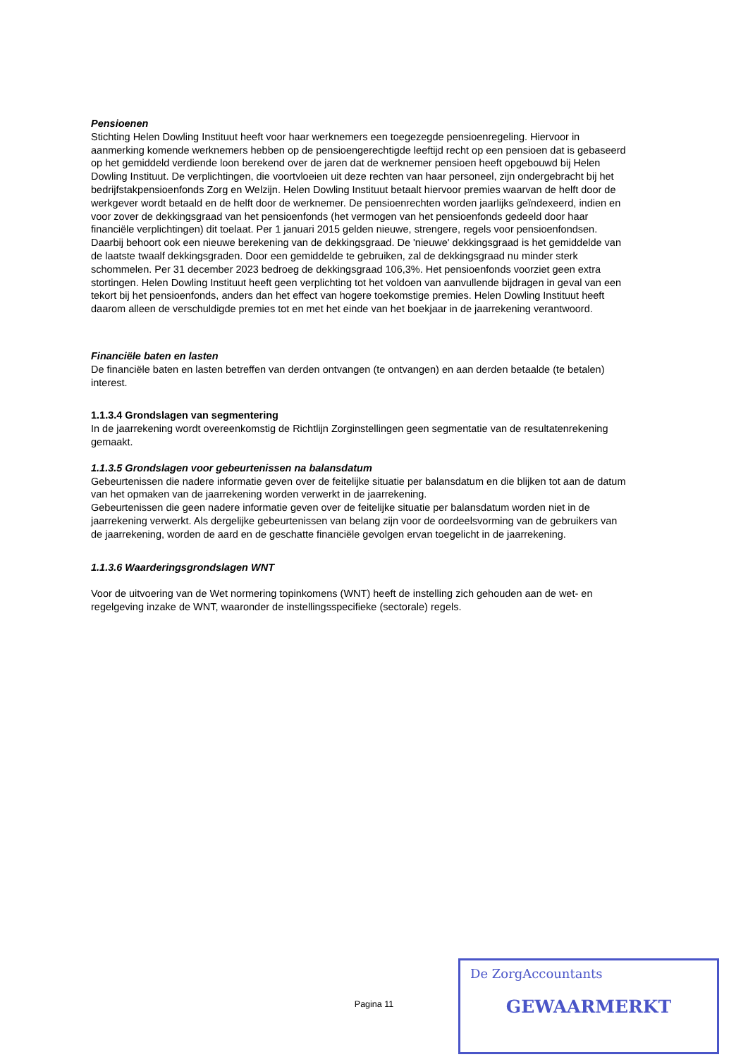Pensioenen
Stichting Helen Dowling Instituut heeft voor haar werknemers een toegezegde pensioenregeling. Hiervoor in aanmerking komende werknemers hebben op de pensioengerechtigde leeftijd recht op een pensioen dat is gebaseerd op het gemiddeld verdiende loon berekend over de jaren dat de werknemer pensioen heeft opgebouwd bij Helen Dowling Instituut. De verplichtingen, die voortvloeien uit deze rechten van haar personeel, zijn ondergebracht bij het bedrijfstakpensioenfonds Zorg en Welzijn. Helen Dowling Instituut betaalt hiervoor premies waarvan de helft door de werkgever wordt betaald en de helft door de werknemer. De pensioenrechten worden jaarlijks geïndexeerd, indien en voor zover de dekkingsgraad van het pensioenfonds (het vermogen van het pensioenfonds gedeeld door haar financiële verplichtingen) dit toelaat. Per 1 januari 2015 gelden nieuwe, strengere, regels voor pensioenfondsen. Daarbij behoort ook een nieuwe berekening van de dekkingsgraad. De 'nieuwe' dekkingsgraad is het gemiddelde van de laatste twaalf dekkingsgraden. Door een gemiddelde te gebruiken, zal de dekkingsgraad nu minder sterk schommelen. Per 31 december 2023 bedroeg de dekkingsgraad 106,3%. Het pensioenfonds voorziet geen extra stortingen. Helen Dowling Instituut heeft geen verplichting tot het voldoen van aanvullende bijdragen in geval van een tekort bij het pensioenfonds, anders dan het effect van hogere toekomstige premies. Helen Dowling Instituut heeft daarom alleen de verschuldigde premies tot en met het einde van het boekjaar in de jaarrekening verantwoord.
Financiële baten en lasten
De financiële baten en lasten betreffen van derden ontvangen (te ontvangen) en aan derden betaalde (te betalen) interest.
1.1.3.4 Grondslagen van segmentering
In de jaarrekening wordt overeenkomstig de Richtlijn Zorginstellingen geen segmentatie van de resultatenrekening gemaakt.
1.1.3.5 Grondslagen voor gebeurtenissen na balansdatum
Gebeurtenissen die nadere informatie geven over de feitelijke situatie per balansdatum en die blijken tot aan de datum van het opmaken van de jaarrekening worden verwerkt in de jaarrekening.
Gebeurtenissen die geen nadere informatie geven over de feitelijke situatie per balansdatum worden niet in de jaarrekening verwerkt. Als dergelijke gebeurtenissen van belang zijn voor de oordeelsvorming van de gebruikers van de jaarrekening, worden de aard en de geschatte financiële gevolgen ervan toegelicht in de jaarrekening.
1.1.3.6 Waarderingsgrondslagen WNT
Voor de uitvoering van de Wet normering topinkomens (WNT) heeft de instelling zich gehouden aan de wet- en regelgeving inzake de WNT, waaronder de instellingsspecifieke (sectorale) regels.
Pagina 11
De ZorgAccountants
GEWAARMERKT